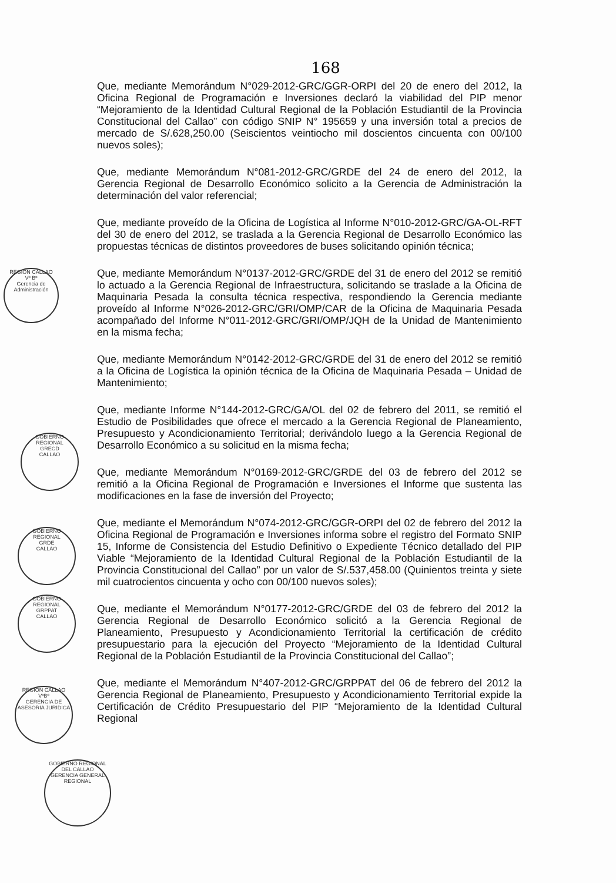REGION CALLAO
Vº Bº
Gerencia de Administración
GOBIERNO REGIONAL
GRECD
CALLAO
GOBIERNO REGIONAL
GRDE
CALLAO
GOBIERNO REGIONAL
GRPPAT
CALLAO
REGION CALLAO
VºBº
GERENCIA DE ASESORIA JURIDICA
GOBIERNO REGIONAL DEL CALLAO
GERENCIA GENERAL REGIONAL
168
Que, mediante Memorándum N°029-2012-GRC/GGR-ORPI del 20 de enero del 2012, la Oficina Regional de Programación e Inversiones declaró la viabilidad del PIP menor “Mejoramiento de la Identidad Cultural Regional de la Población Estudiantil de la Provincia Constitucional del Callao” con código SNIP N° 195659 y una inversión total a precios de mercado de S/.628,250.00 (Seiscientos veintiocho mil doscientos cincuenta con 00/100 nuevos soles);
Que, mediante Memorándum N°081-2012-GRC/GRDE del 24 de enero del 2012, la Gerencia Regional de Desarrollo Económico solicito a la Gerencia de Administración la determinación del valor referencial;
Que, mediante proveído de la Oficina de Logística al Informe N°010-2012-GRC/GA-OL-RFT del 30 de enero del 2012, se traslada a la Gerencia Regional de Desarrollo Económico las propuestas técnicas de distintos proveedores de buses solicitando opinión técnica;
Que, mediante Memorándum N°0137-2012-GRC/GRDE del 31 de enero del 2012 se remitió lo actuado a la Gerencia Regional de Infraestructura, solicitando se traslade a la Oficina de Maquinaria Pesada la consulta técnica respectiva, respondiendo la Gerencia mediante proveído al Informe N°026-2012-GRC/GRI/OMP/CAR de la Oficina de Maquinaria Pesada acompañado del Informe N°011-2012-GRC/GRI/OMP/JQH de la Unidad de Mantenimiento en la misma fecha;
Que, mediante Memorándum N°0142-2012-GRC/GRDE del 31 de enero del 2012 se remitió a la Oficina de Logística la opinión técnica de la Oficina de Maquinaria Pesada – Unidad de Mantenimiento;
Que, mediante Informe N°144-2012-GRC/GA/OL del 02 de febrero del 2011, se remitió el Estudio de Posibilidades que ofrece el mercado a la Gerencia Regional de Planeamiento, Presupuesto y Acondicionamiento Territorial; derivándolo luego a la Gerencia Regional de Desarrollo Económico a su solicitud en la misma fecha;
Que, mediante Memorándum N°0169-2012-GRC/GRDE del 03 de febrero del 2012 se remitió a la Oficina Regional de Programación e Inversiones el Informe que sustenta las modificaciones en la fase de inversión del Proyecto;
Que, mediante el Memorándum N°074-2012-GRC/GGR-ORPI del 02 de febrero del 2012 la Oficina Regional de Programación e Inversiones informa sobre el registro del Formato SNIP 15, Informe de Consistencia del Estudio Definitivo o Expediente Técnico detallado del PIP Viable “Mejoramiento de la Identidad Cultural Regional de la Población Estudiantil de la Provincia Constitucional del Callao” por un valor de S/.537,458.00 (Quinientos treinta y siete mil cuatrocientos cincuenta y ocho con 00/100 nuevos soles);
Que, mediante el Memorándum N°0177-2012-GRC/GRDE del 03 de febrero del 2012 la Gerencia Regional de Desarrollo Económico solicitó a la Gerencia Regional de Planeamiento, Presupuesto y Acondicionamiento Territorial la certificación de crédito presupuestario para la ejecución del Proyecto “Mejoramiento de la Identidad Cultural Regional de la Población Estudiantil de la Provincia Constitucional del Callao”;
Que, mediante el Memorándum N°407-2012-GRC/GRPPAT del 06 de febrero del 2012 la Gerencia Regional de Planeamiento, Presupuesto y Acondicionamiento Territorial expide la Certificación de Crédito Presupuestario del PIP “Mejoramiento de la Identidad Cultural Regional